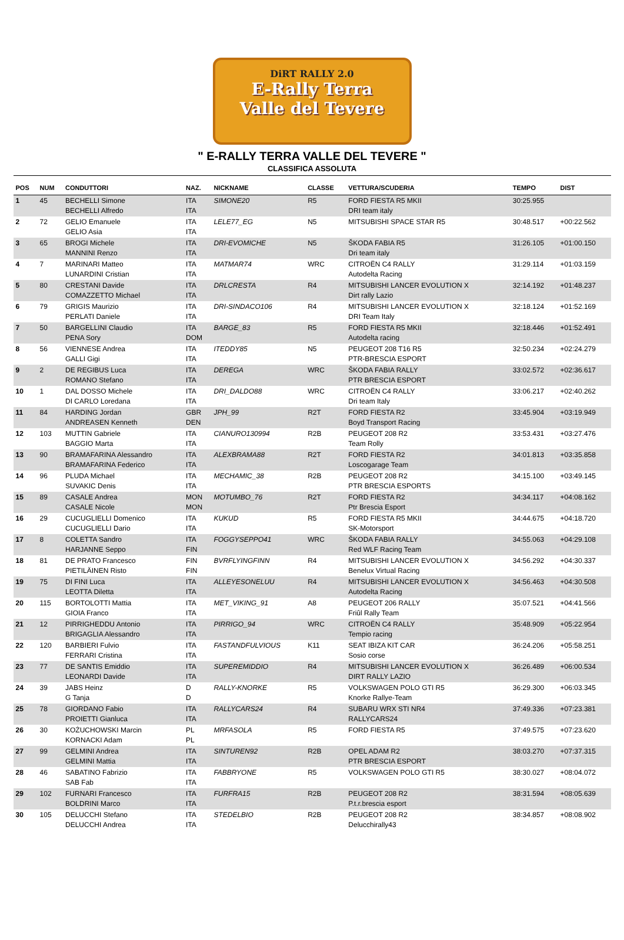DiRT RALLY 2.0
E-Rally Terra
Valle del Tevere
" E-RALLY TERRA VALLE DEL TEVERE "
CLASSIFICA ASSOLUTA
| POS | NUM | CONDUTTORI | NAZ. | NICKNAME | CLASSE | VETTURA/SCUDERIA | TEMPO | DIST |
| --- | --- | --- | --- | --- | --- | --- | --- | --- |
| 1 | 45 | BECHELLI Simone BECHELLI Alfredo | ITA ITA | SIMONE20 | R5 | FORD FIESTA R5 MKII DRI team italy | 30:25.955 | |
| 2 | 72 | GELIO Emanuele GELIO Asia | ITA ITA | LELE77_EG | N5 | MITSUBISHI SPACE STAR R5 | 30:48.517 | +00:22.562 |
| 3 | 65 | BROGI Michele MANNINI Renzo | ITA ITA | DRI-EVOMICHE | N5 | ŠKODA FABIA R5 Dri team italy | 31:26.105 | +01:00.150 |
| 4 | 7 | MARINARI Matteo LUNARDINI Cristian | ITA ITA | MATMAR74 | WRC | CITROËN C4 RALLY Autodelta Racing | 31:29.114 | +01:03.159 |
| 5 | 80 | CRESTANI Davide COMAZZETTO Michael | ITA ITA | DRLCRESTA | R4 | MITSUBISHI LANCER EVOLUTION X Dirt rally Lazio | 32:14.192 | +01:48.237 |
| 6 | 79 | GRIGIS Maurizio PERLATI Daniele | ITA ITA | DRI-SINDACO106 | R4 | MITSUBISHI LANCER EVOLUTION X DRI Team Italy | 32:18.124 | +01:52.169 |
| 7 | 50 | BARGELLINI Claudio PENA Sory | ITA DOM | BARGE_83 | R5 | FORD FIESTA R5 MKII Autodelta racing | 32:18.446 | +01:52.491 |
| 8 | 56 | VIENNESE Andrea GALLI Gigi | ITA ITA | ITEDDY85 | N5 | PEUGEOT 208 T16 R5 PTR-BRESCIA ESPORT | 32:50.234 | +02:24.279 |
| 9 | 2 | DE REGIBUS Luca ROMANO Stefano | ITA ITA | DEREGA | WRC | ŠKODA FABIA RALLY PTR BRESCIA ESPORT | 33:02.572 | +02:36.617 |
| 10 | 1 | DAL DOSSO Michele DI CARLO Loredana | ITA ITA | DRI_DALDO88 | WRC | CITROËN C4 RALLY Dri team Italy | 33:06.217 | +02:40.262 |
| 11 | 84 | HARDING Jordan ANDREASEN Kenneth | GBR DEN | JPH_99 | R2T | FORD FIESTA R2 Boyd Transport Racing | 33:45.904 | +03:19.949 |
| 12 | 103 | MUTTIN Gabriele BAGGIO Marta | ITA ITA | CIANURO130994 | R2B | PEUGEOT 208 R2 Team Rolly | 33:53.431 | +03:27.476 |
| 13 | 90 | BRAMAFARINA Alessandro BRAMAFARINA Federico | ITA ITA | ALEXBRAMA88 | R2T | FORD FIESTA R2 Loscogarage Team | 34:01.813 | +03:35.858 |
| 14 | 96 | PLUDA Michael SUVAKIC Denis | ITA ITA | MECHAMIC_38 | R2B | PEUGEOT 208 R2 PTR BRESCIA ESPORTS | 34:15.100 | +03:49.145 |
| 15 | 89 | CASALE Andrea CASALE Nicole | MON MON | MOTUMBO_76 | R2T | FORD FIESTA R2 Ptr Brescia Esport | 34:34.117 | +04:08.162 |
| 16 | 29 | CUCUGLIELLI Domenico CUCUGLIELLI Dario | ITA ITA | KUKUD | R5 | FORD FIESTA R5 MKII SK-Motorsport | 34:44.675 | +04:18.720 |
| 17 | 8 | COLETTA Sandro HARJANNE Seppo | ITA FIN | FOGGYSEPPO41 | WRC | ŠKODA FABIA RALLY Red WLF Racing Team | 34:55.063 | +04:29.108 |
| 18 | 81 | DE PRATO Francesco PIETILÄINEN Risto | FIN FIN | BVRFLYINGFINN | R4 | MITSUBISHI LANCER EVOLUTION X Benelux Virtual Racing | 34:56.292 | +04:30.337 |
| 19 | 75 | DI FINI Luca LEOTTA Diletta | ITA ITA | ALLEYESONELUU | R4 | MITSUBISHI LANCER EVOLUTION X Autodelta Racing | 34:56.463 | +04:30.508 |
| 20 | 115 | BORTOLOTTI Mattia GIOIA Franco | ITA ITA | MET_VIKING_91 | A8 | PEUGEOT 206 RALLY Friûl Rally Team | 35:07.521 | +04:41.566 |
| 21 | 12 | PIRRIGHEDDU Antonio BRIGAGLIA Alessandro | ITA ITA | PIRRIGO_94 | WRC | CITROËN C4 RALLY Tempio racing | 35:48.909 | +05:22.954 |
| 22 | 120 | BARBIERI Fulvio FERRARI Cristina | ITA ITA | FASTANDFULVIOUS | K11 | SEAT IBIZA KIT CAR Sosio corse | 36:24.206 | +05:58.251 |
| 23 | 77 | DE SANTIS Emiddio LEONARDI Davide | ITA ITA | SUPEREMIDDIO | R4 | MITSUBISHI LANCER EVOLUTION X DIRT RALLY LAZIO | 36:26.489 | +06:00.534 |
| 24 | 39 | JABS Heinz G Tanja | D D | RALLY-KNORKE | R5 | VOLKSWAGEN POLO GTI R5 Knorke Rallye-Team | 36:29.300 | +06:03.345 |
| 25 | 78 | GIORDANO Fabio PROIETTI Gianluca | ITA ITA | RALLYCARS24 | R4 | SUBARU WRX STI NR4 RALLYCARS24 | 37:49.336 | +07:23.381 |
| 26 | 30 | KOŻUCHOWSKI Marcin KORNACKI Adam | PL PL | MRFASOLA | R5 | FORD FIESTA R5 | 37:49.575 | +07:23.620 |
| 27 | 99 | GELMINI Andrea GELMINI Mattia | ITA ITA | SINTUREN92 | R2B | OPEL ADAM R2 PTR BRESCIA ESPORT | 38:03.270 | +07:37.315 |
| 28 | 46 | SABATINO Fabrizio SAB Fab | ITA ITA | FABBRYONE | R5 | VOLKSWAGEN POLO GTI R5 | 38:30.027 | +08:04.072 |
| 29 | 102 | FURNARI Francesco BOLDRINI Marco | ITA ITA | FURFRA15 | R2B | PEUGEOT 208 R2 P.t.r.brescia esport | 38:31.594 | +08:05.639 |
| 30 | 105 | DELUCCHI Stefano DELUCCHI Andrea | ITA ITA | STEDELBIO | R2B | PEUGEOT 208 R2 Delucchirally43 | 38:34.857 | +08:08.902 |